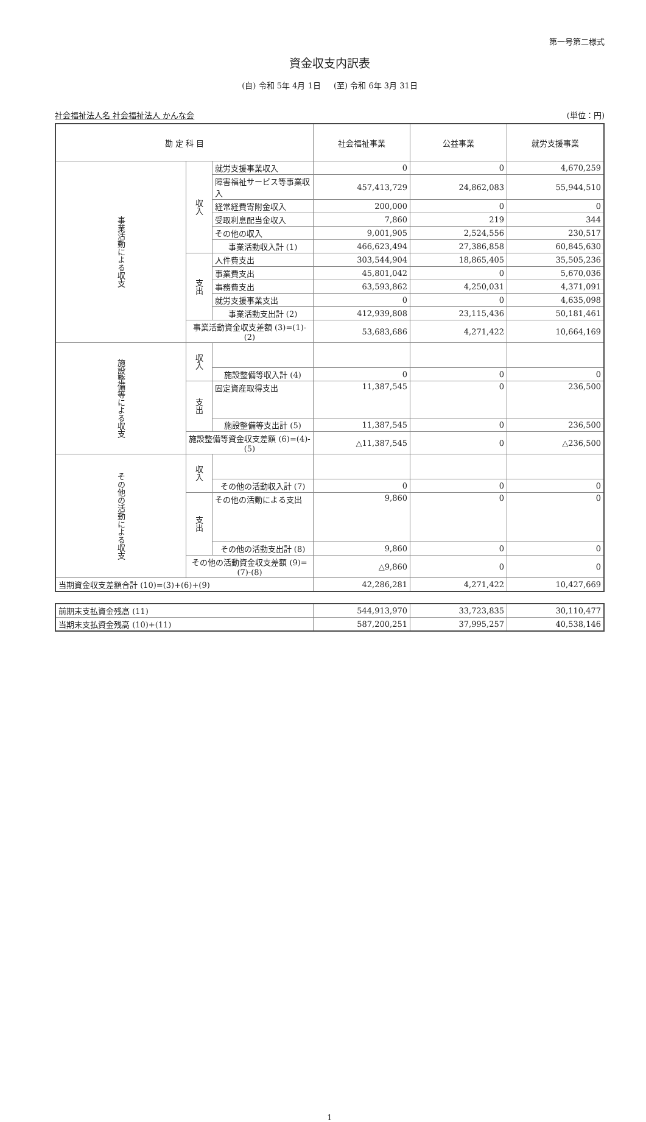第一号第二様式
資金収支内訳表
(自) 令和 5年 4月 1日 　 (至) 令和 6年 3月 31日
社会福祉法人名 社会福祉法人 かんな会 (単位：円)
| 勘 定 科 目 | | | 社会福祉事業 | 公益事業 | 就労支援事業 |
| --- | --- | --- | --- | --- | --- |
| 事業活動による収支 | 収入 | 就労支援事業収入 | 0 | 0 | 4,670,259 |
| | | 障害福祉サービス等事業収入 | 457,413,729 | 24,862,083 | 55,944,510 |
| | | 経常経費寄附金収入 | 200,000 | 0 | 0 |
| | | 受取利息配当金収入 | 7,860 | 219 | 344 |
| | | その他の収入 | 9,001,905 | 2,524,556 | 230,517 |
| | | 事業活動収入計 (1) | 466,623,494 | 27,386,858 | 60,845,630 |
| | 支出 | 人件費支出 | 303,544,904 | 18,865,405 | 35,505,236 |
| | | 事業費支出 | 45,801,042 | 0 | 5,670,036 |
| | | 事務費支出 | 63,593,862 | 4,250,031 | 4,371,091 |
| | | 就労支援事業支出 | 0 | 0 | 4,635,098 |
| | | 事業活動支出計 (2) | 412,939,808 | 23,115,436 | 50,181,461 |
| | 事業活動資金収支差額 (3)=(1)-(2) | | 53,683,686 | 4,271,422 | 10,664,169 |
| 施設整備等による収支 | 収入 | | | | |
| | | 施設整備等収入計 (4) | 0 | 0 | 0 |
| | 支出 | 固定資産取得支出 | 11,387,545 | 0 | 236,500 |
| | | 施設整備等支出計 (5) | 11,387,545 | 0 | 236,500 |
| | 施設整備等資金収支差額 (6)=(4)-(5) | | △11,387,545 | 0 | △236,500 |
| その他の活動による収支 | 収入 | | | | |
| | | その他の活動収入計 (7) | 0 | 0 | 0 |
| | 支出 | その他の活動による支出 | 9,860 | 0 | 0 |
| | | その他の活動支出計 (8) | 9,860 | 0 | 0 |
| | その他の活動資金収支差額 (9)=(7)-(8) | | △9,860 | 0 | 0 |
| 当期資金収支差額合計 (10)=(3)+(6)+(9) | | | 42,286,281 | 4,271,422 | 10,427,669 |
| 前期末支払資金残高 (11) | 544,913,970 | 33,723,835 | 30,110,477 |
| 当期末支払資金残高 (10)+(11) | 587,200,251 | 37,995,257 | 40,538,146 |
1